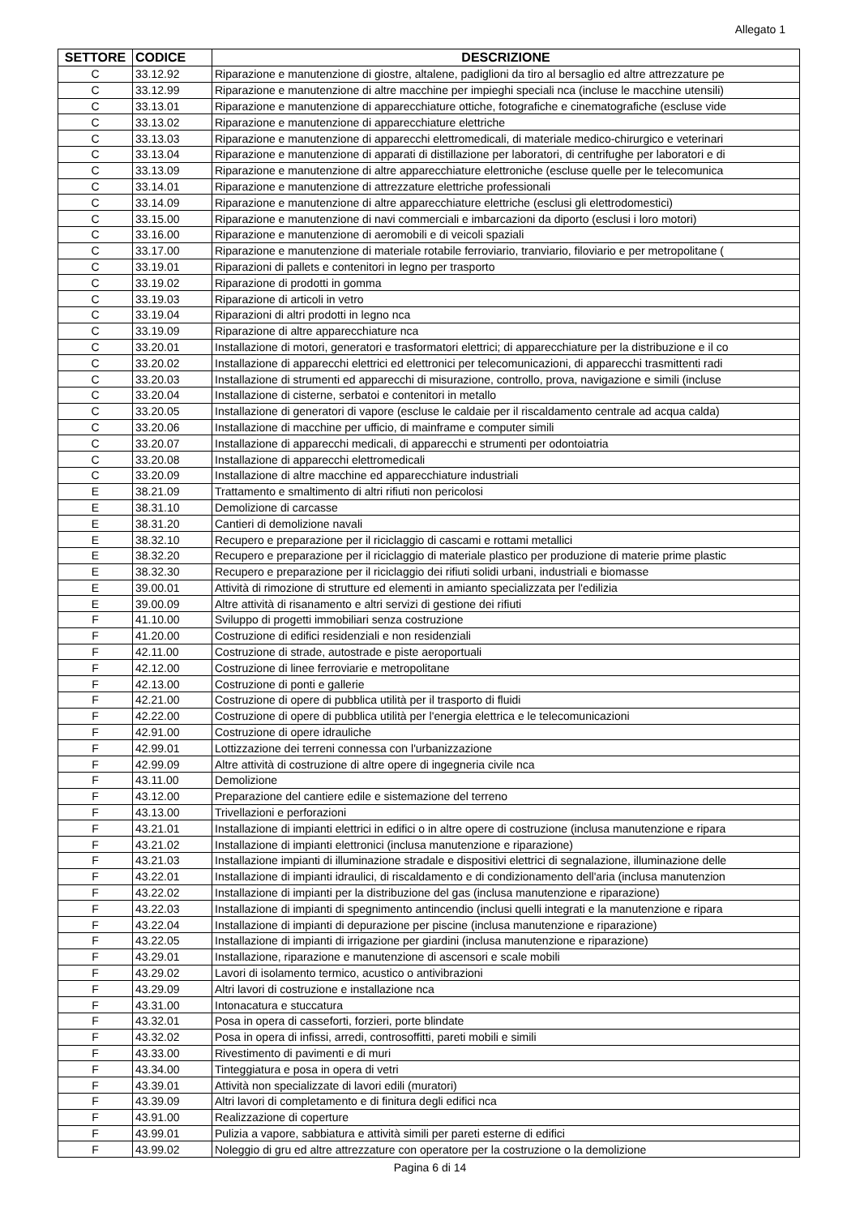Allegato 1
| SETTORE | CODICE | DESCRIZIONE |
| --- | --- | --- |
| C | 33.12.92 | Riparazione e manutenzione di giostre, altalene, padiglioni da tiro al bersaglio ed altre attrezzature pe |
| C | 33.12.99 | Riparazione e manutenzione di altre macchine per impieghi speciali nca (incluse le macchine utensili) |
| C | 33.13.01 | Riparazione e manutenzione di apparecchiature ottiche, fotografiche e cinematografiche (escluse vide |
| C | 33.13.02 | Riparazione e manutenzione di apparecchiature elettriche |
| C | 33.13.03 | Riparazione e manutenzione di apparecchi elettromedicali, di materiale medico-chirurgico e veterinari |
| C | 33.13.04 | Riparazione e manutenzione di apparati di distillazione per laboratori, di centrifughe per laboratori e di |
| C | 33.13.09 | Riparazione e manutenzione di altre apparecchiature elettroniche (escluse quelle per le telecomunica |
| C | 33.14.01 | Riparazione e manutenzione di attrezzature elettriche professionali |
| C | 33.14.09 | Riparazione e manutenzione di altre apparecchiature elettriche (esclusi gli elettrodomestici) |
| C | 33.15.00 | Riparazione e manutenzione di navi commerciali e imbarcazioni da diporto (esclusi i loro motori) |
| C | 33.16.00 | Riparazione e manutenzione di aeromobili e di veicoli spaziali |
| C | 33.17.00 | Riparazione e manutenzione di materiale rotabile ferroviario, tranviario, filoviario e per metropolitane ( |
| C | 33.19.01 | Riparazioni di pallets e contenitori in legno per trasporto |
| C | 33.19.02 | Riparazione di prodotti in gomma |
| C | 33.19.03 | Riparazione di articoli in vetro |
| C | 33.19.04 | Riparazioni di altri prodotti in legno nca |
| C | 33.19.09 | Riparazione di altre apparecchiature nca |
| C | 33.20.01 | Installazione di motori, generatori e trasformatori elettrici; di apparecchiature per la distribuzione e il co |
| C | 33.20.02 | Installazione di apparecchi elettrici ed elettronici per telecomunicazioni, di apparecchi trasmittenti radi |
| C | 33.20.03 | Installazione di strumenti ed apparecchi di misurazione, controllo, prova, navigazione e simili (incluse |
| C | 33.20.04 | Installazione di cisterne, serbatoi e contenitori in metallo |
| C | 33.20.05 | Installazione di generatori di vapore (escluse le caldaie per il riscaldamento centrale ad acqua calda) |
| C | 33.20.06 | Installazione di macchine per ufficio, di mainframe e computer simili |
| C | 33.20.07 | Installazione di apparecchi medicali, di apparecchi e strumenti per odontoiatria |
| C | 33.20.08 | Installazione di apparecchi elettromedicali |
| C | 33.20.09 | Installazione di altre macchine ed apparecchiature industriali |
| E | 38.21.09 | Trattamento e smaltimento di altri rifiuti non pericolosi |
| E | 38.31.10 | Demolizione di carcasse |
| E | 38.31.20 | Cantieri di demolizione navali |
| E | 38.32.10 | Recupero e preparazione per il riciclaggio di cascami e rottami metallici |
| E | 38.32.20 | Recupero e preparazione per il riciclaggio di materiale plastico per produzione di materie prime plastic |
| E | 38.32.30 | Recupero e preparazione per il riciclaggio dei rifiuti solidi urbani, industriali e biomasse |
| E | 39.00.01 | Attività di rimozione di strutture ed elementi in amianto specializzata per l'edilizia |
| E | 39.00.09 | Altre attività di risanamento e altri servizi di gestione dei rifiuti |
| F | 41.10.00 | Sviluppo di progetti immobiliari senza costruzione |
| F | 41.20.00 | Costruzione di edifici residenziali e non residenziali |
| F | 42.11.00 | Costruzione di strade, autostrade e piste aeroportuali |
| F | 42.12.00 | Costruzione di linee ferroviarie e metropolitane |
| F | 42.13.00 | Costruzione di ponti e gallerie |
| F | 42.21.00 | Costruzione di opere di pubblica utilità per il trasporto di fluidi |
| F | 42.22.00 | Costruzione di opere di pubblica utilità per l'energia elettrica e le telecomunicazioni |
| F | 42.91.00 | Costruzione di opere idrauliche |
| F | 42.99.01 | Lottizzazione dei terreni connessa con l'urbanizzazione |
| F | 42.99.09 | Altre attività di costruzione di altre opere di ingegneria civile nca |
| F | 43.11.00 | Demolizione |
| F | 43.12.00 | Preparazione del cantiere edile e sistemazione del terreno |
| F | 43.13.00 | Trivellazioni e perforazioni |
| F | 43.21.01 | Installazione di impianti elettrici in edifici o in altre opere di costruzione (inclusa manutenzione e ripara |
| F | 43.21.02 | Installazione di impianti elettronici (inclusa manutenzione e riparazione) |
| F | 43.21.03 | Installazione impianti di illuminazione stradale e dispositivi elettrici di segnalazione, illuminazione delle |
| F | 43.22.01 | Installazione di impianti idraulici, di riscaldamento e di condizionamento dell'aria (inclusa manutenzion |
| F | 43.22.02 | Installazione di impianti per la distribuzione del gas (inclusa manutenzione e riparazione) |
| F | 43.22.03 | Installazione di impianti di spegnimento antincendio (inclusi quelli integrati e la manutenzione e ripara |
| F | 43.22.04 | Installazione di impianti di depurazione per piscine (inclusa manutenzione e riparazione) |
| F | 43.22.05 | Installazione di impianti di irrigazione per giardini (inclusa manutenzione e riparazione) |
| F | 43.29.01 | Installazione, riparazione e manutenzione di ascensori e scale mobili |
| F | 43.29.02 | Lavori di isolamento termico, acustico o antivibrazioni |
| F | 43.29.09 | Altri lavori di costruzione e installazione nca |
| F | 43.31.00 | Intonacatura e stuccatura |
| F | 43.32.01 | Posa in opera di casseforti, forzieri, porte blindate |
| F | 43.32.02 | Posa in opera di infissi, arredi, controsoffitti, pareti mobili e simili |
| F | 43.33.00 | Rivestimento di pavimenti e di muri |
| F | 43.34.00 | Tinteggiatura e posa in opera di vetri |
| F | 43.39.01 | Attività non specializzate di lavori edili (muratori) |
| F | 43.39.09 | Altri lavori di completamento e di finitura degli edifici nca |
| F | 43.91.00 | Realizzazione di coperture |
| F | 43.99.01 | Pulizia a vapore, sabbiatura e attività simili per pareti esterne di edifici |
| F | 43.99.02 | Noleggio di gru ed altre attrezzature con operatore per la costruzione o la demolizione |
Pagina 6 di 14